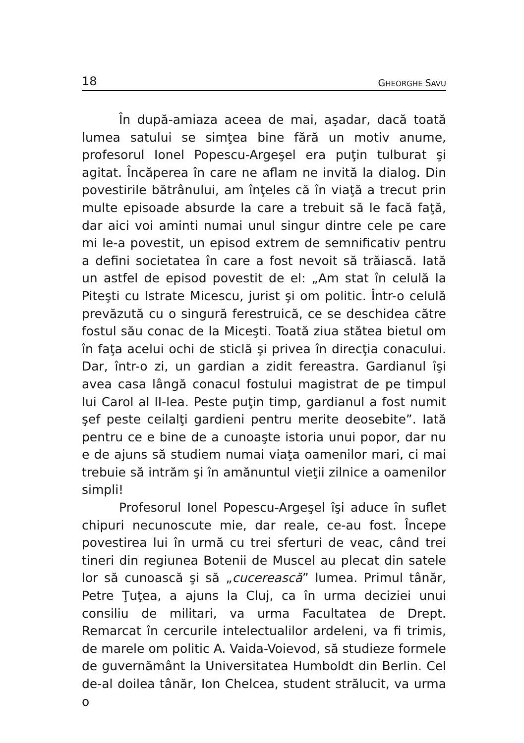18 GHEORGHE SAVU
În după-amiaza aceea de mai, aşadar, dacă toată lumea satului se simţea bine fără un motiv anume, profesorul Ionel Popescu-Argeşel era puţin tulburat şi agitat. Încăperea în care ne aflam ne invită la dialog. Din povestirile bătrânului, am înţeles că în viaţă a trecut prin multe episoade absurde la care a trebuit să le facă faţă, dar aici voi aminti numai unul singur dintre cele pe care mi le-a povestit, un episod extrem de semnificativ pentru a defini societatea în care a fost nevoit să trăiască. Iată un astfel de episod povestit de el: „Am stat în celulă la Piteşti cu Istrate Micescu, jurist şi om politic. Într-o celulă prevăzută cu o singură ferestruică, ce se deschidea către fostul său conac de la Miceşti. Toată ziua stătea bietul om în faţa acelui ochi de sticlă şi privea în direcţia conacului. Dar, într-o zi, un gardian a zidit fereastra. Gardianul îşi avea casa lângă conacul fostului magistrat de pe timpul lui Carol al II-lea. Peste puţin timp, gardianul a fost numit şef peste ceilalţi gardieni pentru merite deosebite”. Iată pentru ce e bine de a cunoaşte istoria unui popor, dar nu e de ajuns să studiem numai viaţa oamenilor mari, ci mai trebuie să intrăm şi în amănuntul vieţii zilnice a oamenilor simpli!
Profesorul Ionel Popescu-Argeşel îşi aduce în suflet chipuri necunoscute mie, dar reale, ce-au fost. Începe povestirea lui în urmă cu trei sferturi de veac, când trei tineri din regiunea Botenii de Muscel au plecat din satele lor să cunoască şi să „cucerească” lumea. Primul tânăr, Petre Ţuţea, a ajuns la Cluj, ca în urma deciziei unui consiliu de militari, va urma Facultatea de Drept. Remarcat în cercurile intelectualilor ardeleni, va fi trimis, de marele om politic A. Vaida-Voievod, să studieze formele de guvernământ la Universitatea Humboldt din Berlin. Cel de-al doilea tânăr, Ion Chelcea, student strălucit, va urma o